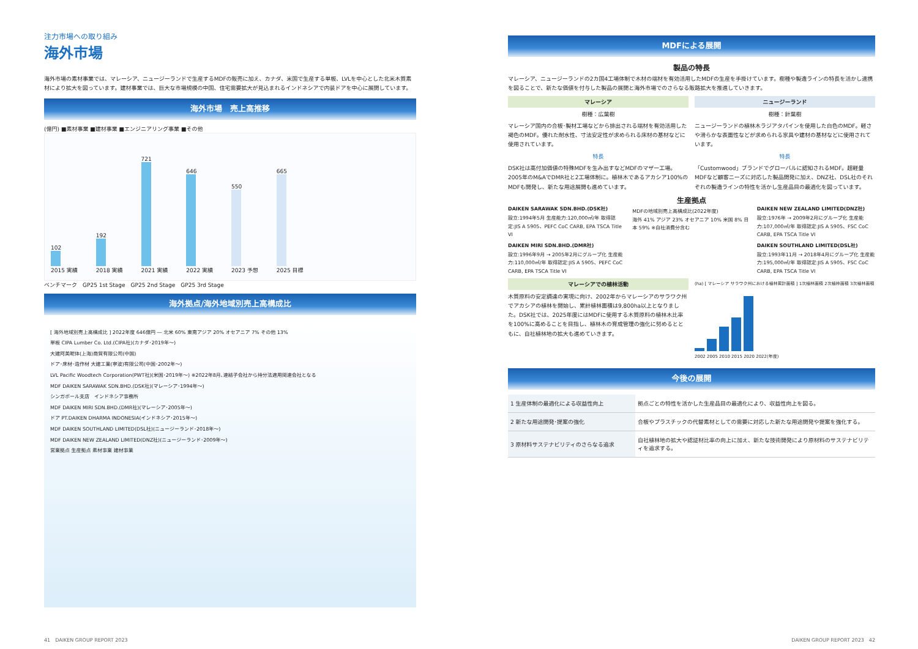注力市場への取り組み
海外市場
海外市場の素材事業では、マレーシア、ニュージーランドで生産するMDFの販売に加え、カナダ、米国で生産する単板、LVLを中心とした北米木質素材により拡大を図っています。建材事業では、巨大な市場規模の中国、住宅需要拡大が見込まれるインドネシアで内装ドアを中心に展開しています。
海外市場　売上高推移
(億円) ■素材事業 ■建材事業 ■エンジニアリング事業 ■その他
102
2015 実績
192
2018 実績
721
2021 実績
646
2022 実績
550
2023 予想
665
2025 目標
ベンチマーク　GP25 1st Stage　GP25 2nd Stage　GP25 3rd Stage
海外拠点/海外地域別売上高構成比
[ 海外地域別売上高構成比 ] 2022年度 646億円 ― 北米 60% 東南アジア 20% オセアニア 7% その他 13%
単板 CIPA Lumber Co. Ltd.(CIPA社)(カナダ･2019年～)
大建阿美昵体(上海)商貿有限公司(中国)
ドア･床材･造作材 大建工業(寧波)有限公司(中国･2002年～)
LVL Pacific Woodtech Corporation(PWT社)(米国･2019年～) ※2022年8月､連結子会社から持分法適用関連会社となる
MDF DAIKEN SARAWAK SDN.BHD.(DSK社)(マレーシア･1994年～)
シンガポール支店　インドネシア事務所
MDF DAIKEN MIRI SDN.BHD.(DMR社)(マレーシア･2005年～)
ドア PT.DAIKEN DHARMA INDONESIA(インドネシア･2015年～)
MDF DAIKEN SOUTHLAND LIMITED(DSL社)(ニュージーランド･2018年～)
MDF DAIKEN NEW ZEALAND LIMITED(DNZ社)(ニュージーランド･2009年～)
営業拠点 生産拠点 素材事業 建材事業
41　DAIKEN GROUP REPORT 2023
MDFによる展開
製品の特長
マレーシア、ニュージーランドの2カ国4工場体制で木材の端材を有効活用したMDFの生産を手掛けています。樹種や製造ラインの特長を活かし連携を図ることで、新たな価値を付与した製品の展開と海外市場でのさらなる販路拡大を推進していきます。
マレーシア
樹種：広葉樹
マレーシア国内の合板･製材工場などから排出される端材を有効活用した褐色のMDF。優れた耐水性、寸法安定性が求められる床材の基材などに使用されています。
特長
DSK社は高付加価値の特殊MDFを生み出すなどMDFのマザー工場。2005年のM&AでDMR社と2工場体制に。植林木であるアカシア100%のMDFも開発し、新たな用途展開も進めています。
ニュージーランド
樹種：針葉樹
ニュージーランドの植林木ラジアタパインを使用した白色のMDF。軽さや滑らかな表面性などが求められる家具や建材の基材などに使用されています。
特長
「Customwood」ブランドでグローバルに認知されるMDF。超軽量MDFなど顧客ニーズに対応した製品開発に加え、DNZ社、DSL社のそれぞれの製造ラインの特性を活かし生産品目の最適化を図っています。
生産拠点
DAIKEN SARAWAK SDN.BHD.(DSK社)
設立:1994年5月 生産能力:120,000㎥/年 取得認定:JIS A 5905、PEFC CoC CARB, EPA TSCA Title VI
DAIKEN MIRI SDN.BHD.(DMR社)
設立:1996年9月 → 2005年2月にグループ化 生産能力:110,000㎥/年 取得認定:JIS A 5905、PEFC CoC CARB, EPA TSCA Title VI
MDFの地域別売上高構成比(2022年度)
海外 41% アジア 23% オセアニア 10% 米国 8% 日本 59% ※自社消費分含む
DAIKEN NEW ZEALAND LIMITED(DNZ社)
設立:1976年 → 2009年2月にグループ化 生産能力:107,000㎥/年 取得認定:JIS A 5905、FSC CoC CARB, EPA TSCA Title VI
DAIKEN SOUTHLAND LIMITED(DSL社)
設立:1993年11月 → 2018年4月にグループ化 生産能力:195,000㎥/年 取得認定:JIS A 5905、FSC CoC CARB, EPA TSCA Title VI
マレーシアでの植林活動
木質原料の安定調達の実現に向け、2002年からマレーシアのサラワク州でアカシアの植林を開始し、累計植林面積は9,800ha以上となりました。DSK社では、2025年度にはMDFに使用する木質原料の植林木比率を100%に高めることを目指し、植林木の育成管理の強化に努めるとともに、自社植林地の拡大も進めていきます。
(ha) [ マレーシア サラワク州における植林累計面積 ] 1次植林面積 2次植林面積 3次植林面積
2002 2005 2010 2015 2020 2022(年度)
今後の展開
| 1 生産体制の最適化による収益性向上 | 拠点ごとの特性を活かした生産品目の最適化により、収益性向上を図る。 |
| 2 新たな用途開発･提案の強化 | 合板やプラスチックの代替素材としての需要に対応した新たな用途開発や提案を強化する。 |
| 3 原材料サステナビリティのさらなる追求 | 自社植林地の拡大や認証材比率の向上に加え、新たな技術開発により原材料のサステナビリティを追求する。 |
DAIKEN GROUP REPORT 2023　42